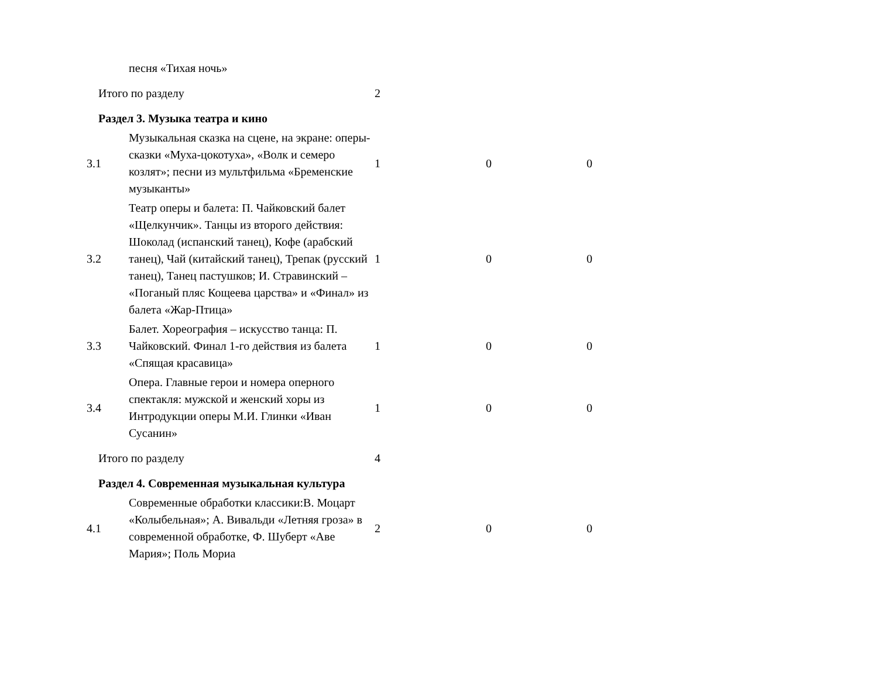| | песня «Тихая ночь» | | | |
| Итого по разделу | | 2 | | |
| Раздел 3. Музыка театра и кино | | | | |
| 3.1 | Музыкальная сказка на сцене, на экране: оперы-сказки «Муха-цокотуха», «Волк и семеро козлят»; песни из мультфильма «Бременские музыканты» | 1 | 0 | 0 |
| 3.2 | Театр оперы и балета: П. Чайковский балет «Щелкунчик». Танцы из второго действия: Шоколад (испанский танец), Кофе (арабский танец), Чай (китайский танец), Трепак (русский танец), Танец пастушков; И. Стравинский – «Поганый пляс Кощеева царства» и «Финал» из балета «Жар-Птица» | 1 | 0 | 0 |
| 3.3 | Балет. Хореография – искусство танца: П. Чайковский. Финал 1-го действия из балета «Спящая красавица» | 1 | 0 | 0 |
| 3.4 | Опера. Главные герои и номера оперного спектакля: мужской и женский хоры из Интродукции оперы М.И. Глинки «Иван Сусанин» | 1 | 0 | 0 |
| Итого по разделу | | 4 | | |
| Раздел 4. Современная музыкальная культура | | | | |
| 4.1 | Современные обработки классики:В. Моцарт «Колыбельная»; А. Вивальди «Летняя гроза» в современной обработке, Ф. Шуберт «Аве Мария»; Поль Мориа | 2 | 0 | 0 |